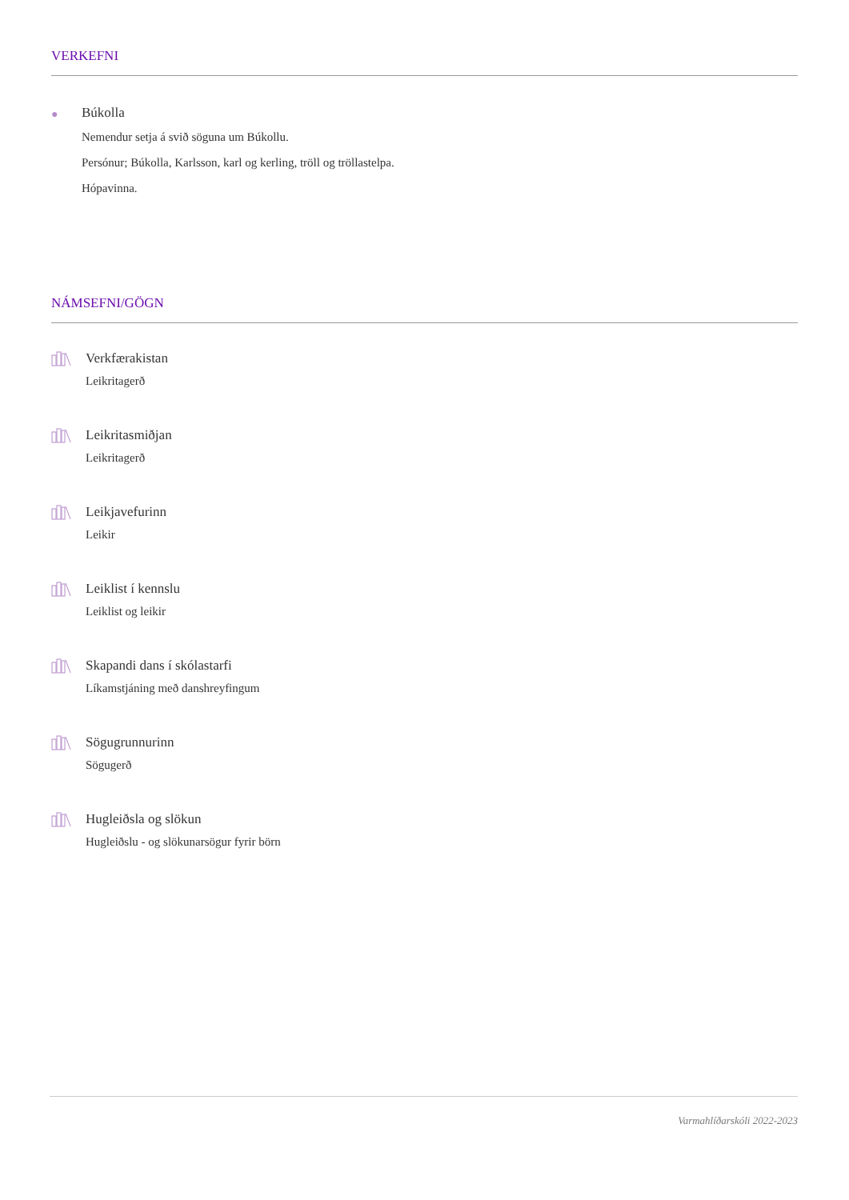VERKEFNI
●
Búkolla
Nemendur setja á svið söguna um Búkollu.
Persónur; Búkolla, Karlsson, karl og kerling, tröll og tröllastelpa.
Hópavinna.
NÁMSEFNI/GÖGN
Verkfærakistan
Leikritagerð
Leikritasmiðjan
Leikritagerð
Leikjavefurinn
Leikir
Leiklist í kennslu
Leiklist og leikir
Skapandi dans í skólastarfi
Líkamstjáning með danshreyfingum
Sögugrunnurinn
Sögugerð
Hugleiðsla og slökun
Hugleiðslu - og slökunarsögur fyrir börn
Varmahlíðarskóli 2022-2023